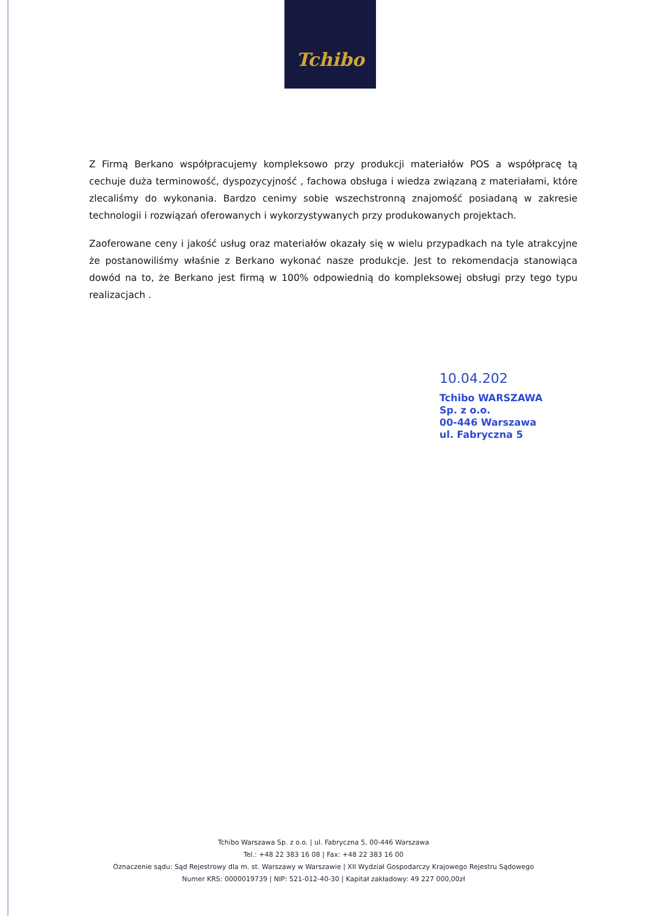Tchibo
Z Firmą Berkano współpracujemy kompleksowo przy produkcji materiałów POS a współpracę tą cechuje duża terminowość, dyspozycyjność , fachowa obsługa i wiedza związaną z materiałami, które zlecaliśmy do wykonania. Bardzo cenimy sobie wszechstronną znajomość posiadaną w zakresie technologii i rozwiązań oferowanych i wykorzystywanych przy produkowanych projektach.
Zaoferowane ceny i jakość usług oraz materiałów okazały się w wielu przypadkach na tyle atrakcyjne że postanowiliśmy właśnie z Berkano wykonać nasze produkcje. Jest to rekomendacja stanowiąca dowód na to, że Berkano jest firmą w 100% odpowiednią do kompleksowej obsługi przy tego typu realizacjach .
10.04.202
Tchibo WARSZAWA
Sp. z o.o.
00-446 Warszawa
ul. Fabryczna 5
Tchibo Warszawa Sp. z o.o. | ul. Fabryczna 5, 00-446 Warszawa
Tel.: +48 22 383 16 08 | Fax: +48 22 383 16 00
Oznaczenie sądu: Sąd Rejestrowy dla m. st. Warszawy w Warszawie | XII Wydział Gospodarczy Krajowego Rejestru Sądowego
Numer KRS: 0000019739 | NIP: 521-012-40-30 | Kapitał zakładowy: 49 227 000,00zł